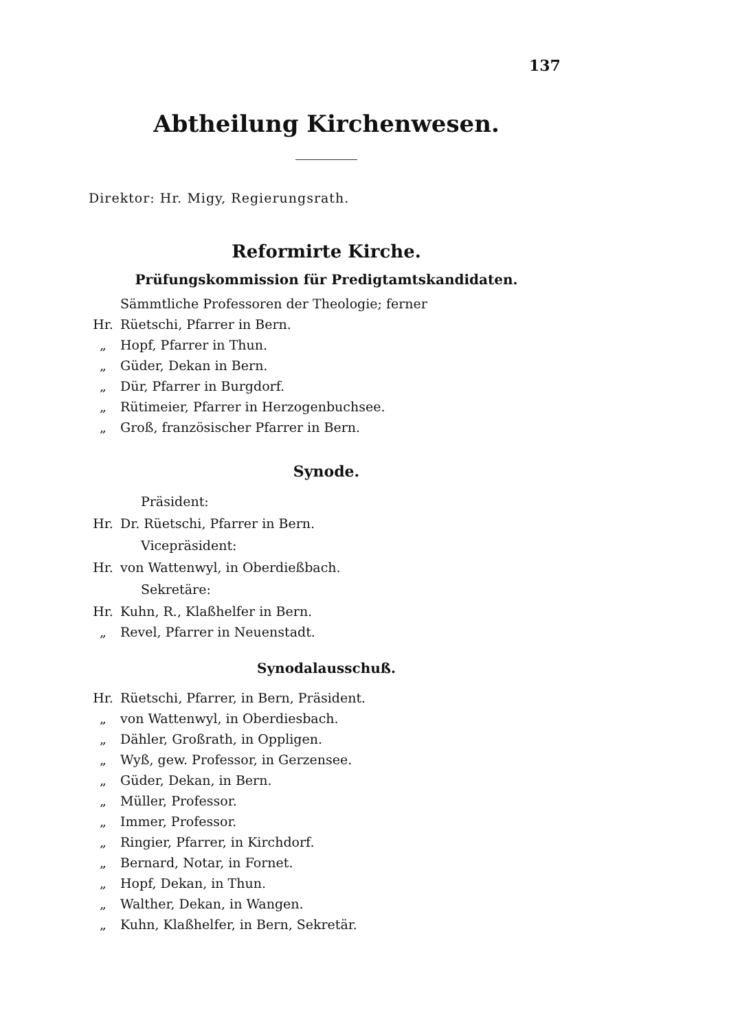137
Abtheilung Kirchenwesen.
Direktor: Hr. Migy, Regierungsrath.
Reformirte Kirche.
Prüfungskommission für Predigtamtskandidaten.
Sämmtliche Professoren der Theologie; ferner
Hr. Rüetschi, Pfarrer in Bern.
„ Hopf, Pfarrer in Thun.
„ Güder, Dekan in Bern.
„ Dür, Pfarrer in Burgdorf.
„ Rütimeier, Pfarrer in Herzogenbuchsee.
„ Groß, französischer Pfarrer in Bern.
Synode.
Präsident:
Hr. Dr. Rüetschi, Pfarrer in Bern.
Vicepräsident:
Hr. von Wattenwyl, in Oberdießbach.
Sekretäre:
Hr. Kuhn, R., Klaßhelfer in Bern.
„ Revel, Pfarrer in Neuenstadt.
Synodalausschuß.
Hr. Rüetschi, Pfarrer, in Bern, Präsident.
„ von Wattenwyl, in Oberdiesbach.
„ Dähler, Großrath, in Oppligen.
„ Wyß, gew. Professor, in Gerzensee.
„ Güder, Dekan, in Bern.
„ Müller, Professor.
„ Immer, Professor.
„ Ringier, Pfarrer, in Kirchdorf.
„ Bernard, Notar, in Fornet.
„ Hopf, Dekan, in Thun.
„ Walther, Dekan, in Wangen.
„ Kuhn, Klaßhelfer, in Bern, Sekretär.